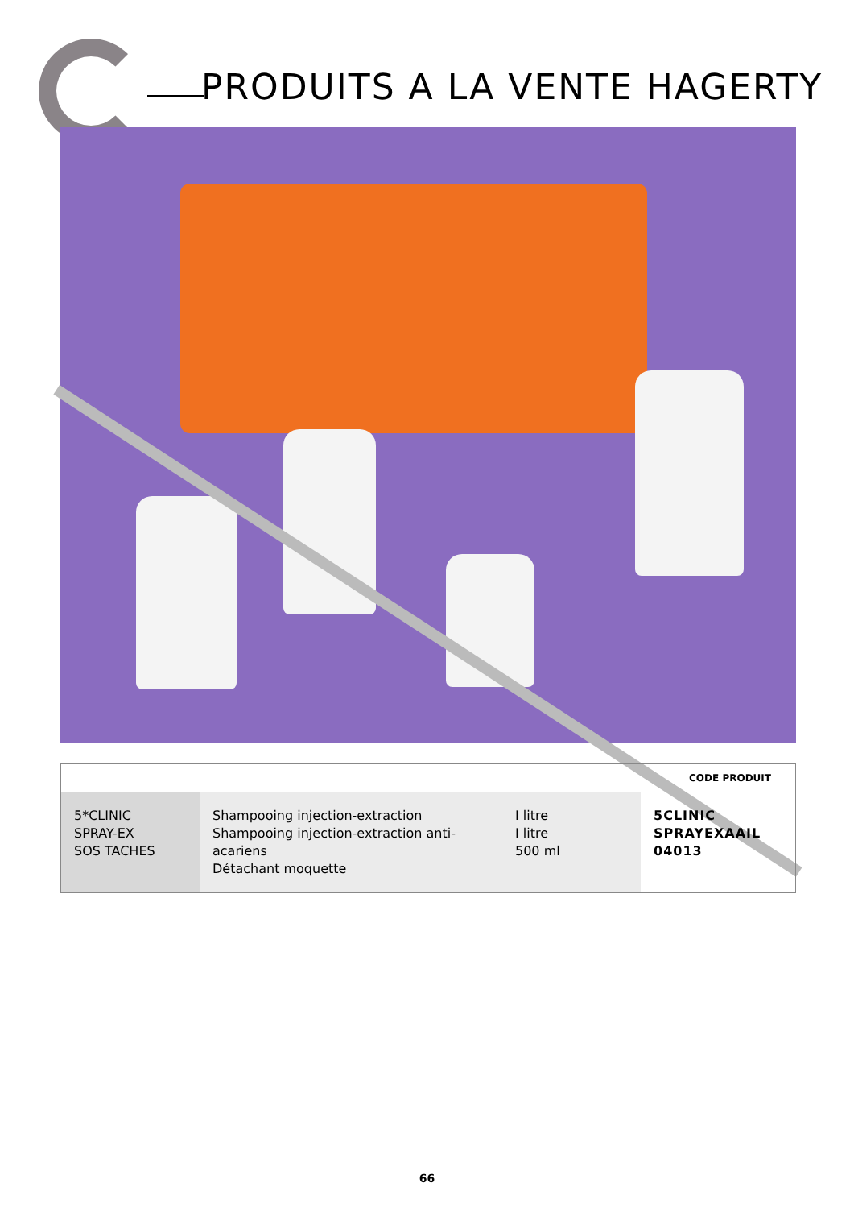PRODUITS A LA VENTE HAGERTY
| CODE PRODUIT | | | |
| --- | --- | --- | --- |
| 5*CLINIC SPRAY-EX SOS TACHES | Shampooing injection-extraction Shampooing injection-extraction anti-acariens Détachant moquette | I litre I litre 500 ml | 5CLINIC SPRAYEXAAIL 04013 |
66